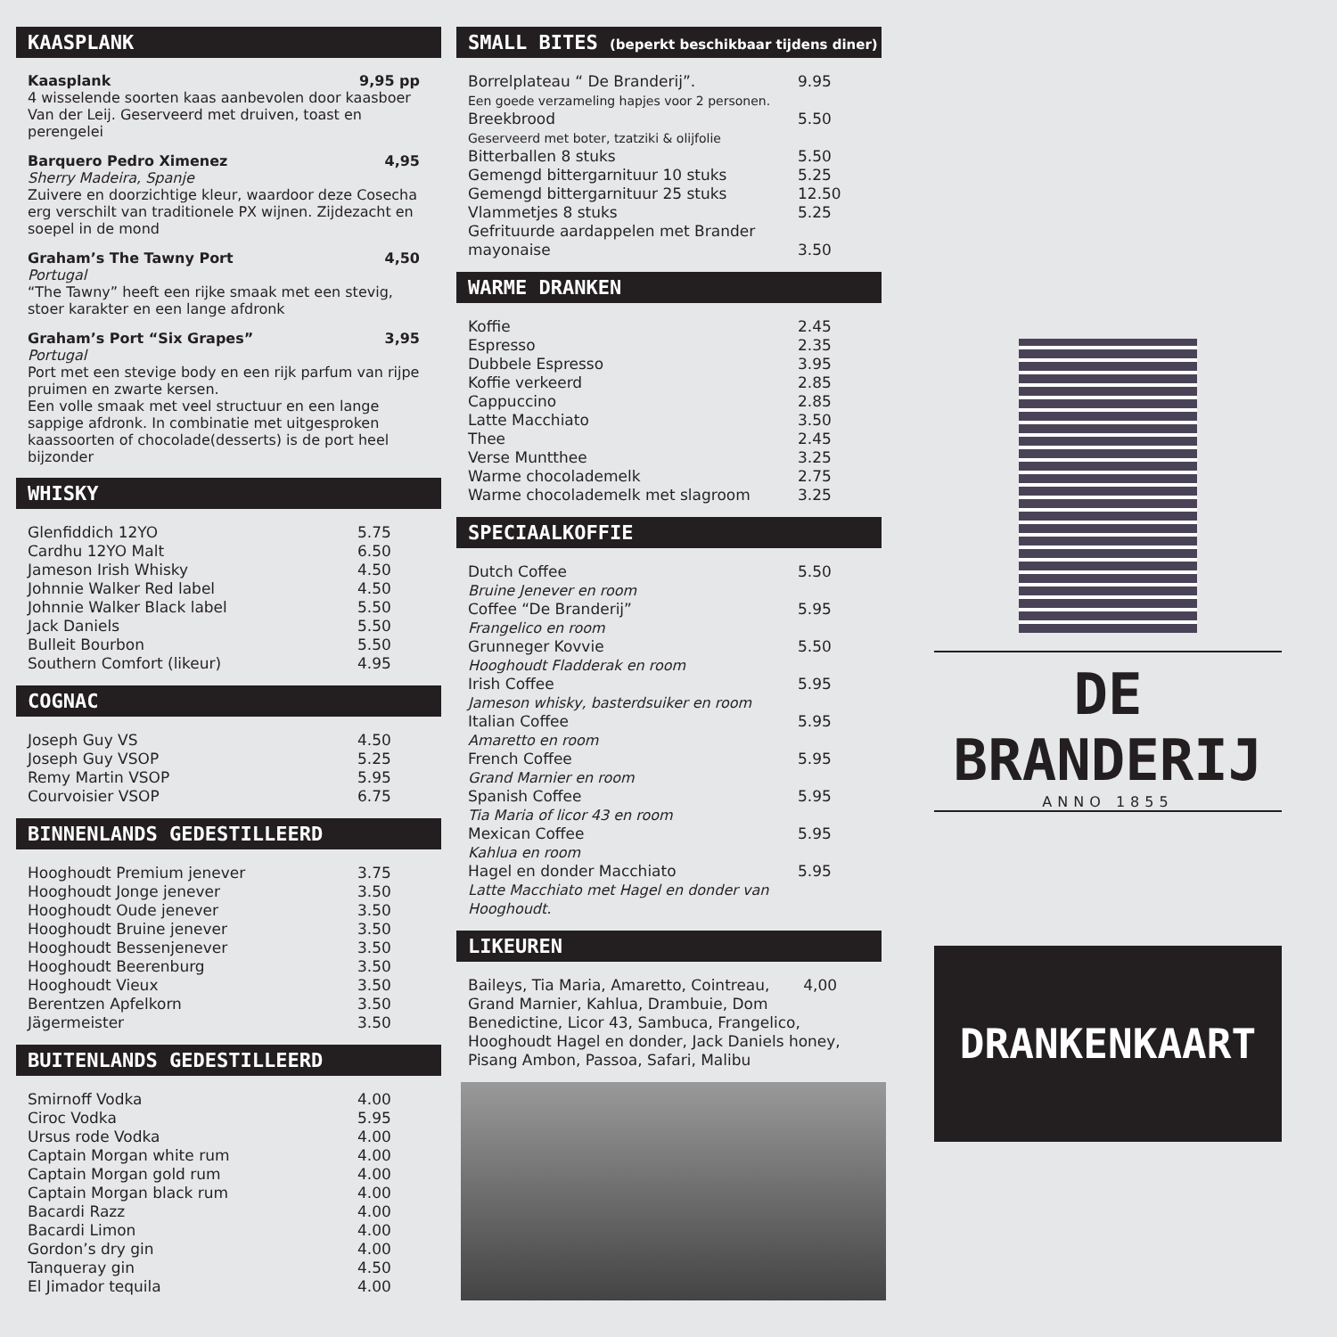KAASPLANK
Kaasplank 9,95 pp
4 wisselende soorten kaas aanbevolen door kaasboer Van der Leij. Geserveerd met druiven, toast en perengelei
Barquero Pedro Ximenez 4,95
Sherry Madeira, Spanje
Zuivere en doorzichtige kleur, waardoor deze Cosecha erg verschilt van traditionele PX wijnen. Zijdezacht en soepel in de mond
Graham’s The Tawny Port 4,50
Portugal
“The Tawny” heeft een rijke smaak met een stevig, stoer karakter en een lange afdronk
Graham’s Port “Six Grapes” 3,95
Portugal
Port met een stevige body en een rijk parfum van rijpe pruimen en zwarte kersen.
Een volle smaak met veel structuur en een lange sappige afdronk. In combinatie met uitgesproken kaassoorten of chocolade(desserts) is de port heel bijzonder
WHISKY
| Glenfiddich 12YO | 5.75 |
| Cardhu 12YO Malt | 6.50 |
| Jameson Irish Whisky | 4.50 |
| Johnnie Walker Red label | 4.50 |
| Johnnie Walker Black label | 5.50 |
| Jack Daniels | 5.50 |
| Bulleit Bourbon | 5.50 |
| Southern Comfort (likeur) | 4.95 |
COGNAC
| Joseph Guy VS | 4.50 |
| Joseph Guy VSOP | 5.25 |
| Remy Martin VSOP | 5.95 |
| Courvoisier VSOP | 6.75 |
BINNENLANDS GEDESTILLEERD
| Hooghoudt Premium jenever | 3.75 |
| Hooghoudt Jonge jenever | 3.50 |
| Hooghoudt Oude jenever | 3.50 |
| Hooghoudt Bruine jenever | 3.50 |
| Hooghoudt Bessenjenever | 3.50 |
| Hooghoudt Beerenburg | 3.50 |
| Hooghoudt Vieux | 3.50 |
| Berentzen Apfelkorn | 3.50 |
| Jägermeister | 3.50 |
BUITENLANDS GEDESTILLEERD
| Smirnoff Vodka | 4.00 |
| Ciroc Vodka | 5.95 |
| Ursus rode Vodka | 4.00 |
| Captain Morgan white rum | 4.00 |
| Captain Morgan gold rum | 4.00 |
| Captain Morgan black rum | 4.00 |
| Bacardi Razz | 4.00 |
| Bacardi Limon | 4.00 |
| Gordon’s dry gin | 4.00 |
| Tanqueray gin | 4.50 |
| El Jimador tequila | 4.00 |
SMALL BITES (beperkt beschikbaar tijdens diner)
| Borrelplateau “ De Branderij”. Een goede verzameling hapjes voor 2 personen. | 9.95 |
| Breekbrood Geserveerd met boter, tzatziki & olijfolie | 5.50 |
| Bitterballen 8 stuks | 5.50 |
| Gemengd bittergarnituur 10 stuks | 5.25 |
| Gemengd bittergarnituur 25 stuks | 12.50 |
| Vlammetjes 8 stuks | 5.25 |
| Gefrituurde aardappelen met Brander mayonaise | 3.50 |
WARME DRANKEN
| Koffie | 2.45 |
| Espresso | 2.35 |
| Dubbele Espresso | 3.95 |
| Koffie verkeerd | 2.85 |
| Cappuccino | 2.85 |
| Latte Macchiato | 3.50 |
| Thee | 2.45 |
| Verse Muntthee | 3.25 |
| Warme chocolademelk | 2.75 |
| Warme chocolademelk met slagroom | 3.25 |
SPECIAALKOFFIE
| Dutch Coffee Bruine Jenever en room | 5.50 |
| Coffee “De Branderij” Frangelico en room | 5.95 |
| Grunneger Kovvie Hooghoudt Fladderak en room | 5.50 |
| Irish Coffee Jameson whisky, basterdsuiker en room | 5.95 |
| Italian Coffee Amaretto en room | 5.95 |
| French Coffee Grand Marnier en room | 5.95 |
| Spanish Coffee Tia Maria of licor 43 en room | 5.95 |
| Mexican Coffee Kahlua en room | 5.95 |
| Hagel en donder Macchiato Latte Macchiato met Hagel en donder van Hooghoudt. | 5.95 |
LIKEUREN
Baileys, Tia Maria, Amaretto, Cointreau, 4,00
Grand Marnier, Kahlua, Drambuie, Dom Benedictine, Licor 43, Sambuca, Frangelico, Hooghoudt Hagel en donder, Jack Daniels honey, Pisang Ambon, Passoa, Safari, Malibu
DE BRANDERIJ
ANNO 1855
DRANKENKAART